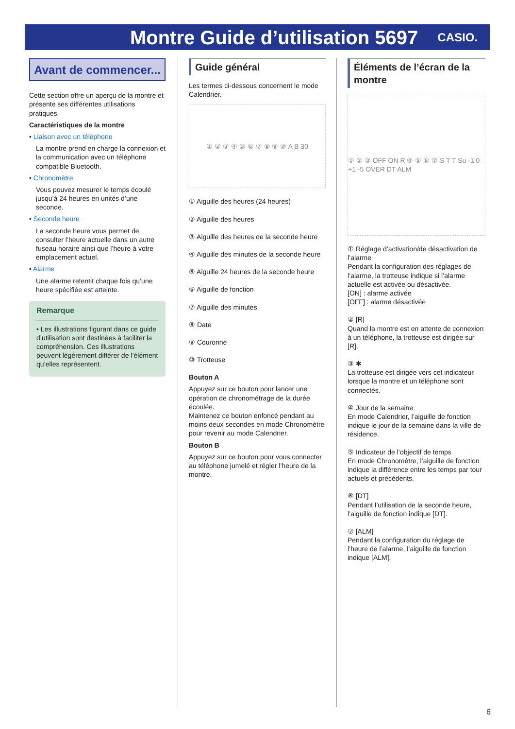Montre Guide d’utilisation 5697
CASIO.
Avant de commencer...
Cette section offre un aperçu de la montre et présente ses différentes utilisations pratiques.
Caractéristiques de la montre
• Liaison avec un téléphone
La montre prend en charge la connexion et la communication avec un téléphone compatible Bluetooth.
• Chronomètre
Vous pouvez mesurer le temps écoulé jusqu’à 24 heures en unités d’une seconde.
• Seconde heure
La seconde heure vous permet de consulter l’heure actuelle dans un autre fuseau horaire ainsi que l’heure à votre emplacement actuel.
• Alarme
Une alarme retentit chaque fois qu’une heure spécifiée est atteinte.
Remarque
• Les illustrations figurant dans ce guide d’utilisation sont destinées à faciliter la compréhension. Ces illustrations peuvent légèrement différer de l’élément qu’elles représentent.
Guide général
Les termes ci-dessous concernent le mode Calendrier.
① ② ③ ④ ⑤ ⑥ ⑦ ⑧ ⑨ ⑩ A B 30
① Aiguille des heures (24 heures)
② Aiguille des heures
③ Aiguille des heures de la seconde heure
④ Aiguille des minutes de la seconde heure
⑤ Aiguille 24 heures de la seconde heure
⑥ Aiguille de fonction
⑦ Aiguille des minutes
⑧ Date
⑨ Couronne
⑩ Trotteuse
Bouton A
Appuyez sur ce bouton pour lancer une opération de chronométrage de la durée écoulée.
Maintenez ce bouton enfoncé pendant au moins deux secondes en mode Chronomètre pour revenir au mode Calendrier.
Bouton B
Appuyez sur ce bouton pour vous connecter au téléphone jumelé et régler l’heure de la montre.
Éléments de l’écran de la montre
① ② ③ OFF ON R ④ ⑤ ⑥ ⑦ S T T Su -1 0 +1 -5 OVER DT ALM
① Réglage d’activation/de désactivation de l’alarme
Pendant la configuration des réglages de l’alarme, la trotteuse indique si l’alarme actuelle est activée ou désactivée.
[ON] : alarme activée
[OFF] : alarme désactivée
② [R]
Quand la montre est en attente de connexion à un téléphone, la trotteuse est dirigée sur [R].
③ ✱
La trotteuse est dirigée vers cet indicateur lorsque la montre et un téléphone sont connectés.
④ Jour de la semaine
En mode Calendrier, l’aiguille de fonction indique le jour de la semaine dans la ville de résidence.
⑤ Indicateur de l’objectif de temps
En mode Chronomètre, l’aiguille de fonction indique la différence entre les temps par tour actuels et précédents.
⑥ [DT]
Pendant l’utilisation de la seconde heure, l’aiguille de fonction indique [DT].
⑦ [ALM]
Pendant la configuration du réglage de l’heure de l’alarme, l’aiguille de fonction indique [ALM].
6